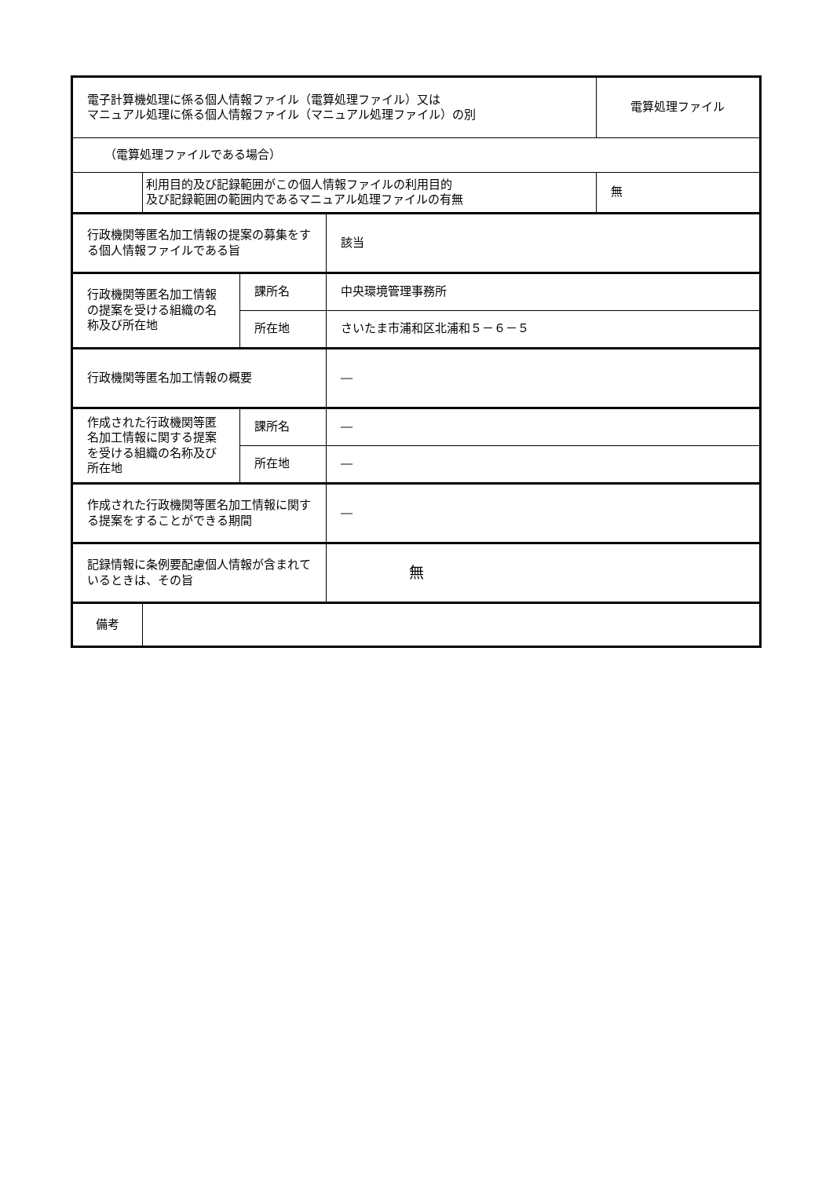| 電子計算機処理に係る個人情報ファイル（電算処理ファイル）又は マニュアル処理に係る個人情報ファイル（マニュアル処理ファイル）の別 | | | | 電算処理ファイル |
| （電算処理ファイルである場合） | | | | |
| | 利用目的及び記録範囲がこの個人情報ファイルの利用目的 及び記録範囲の範囲内であるマニュアル処理ファイルの有無 | | | 無 |
| 行政機関等匿名加工情報の提案の募集をする個人情報ファイルである旨 | | | 該当 | |
| 行政機関等匿名加工情報の提案を受ける組織の名称及び所在地 | | 課所名 | 中央環境管理事務所 | |
| | | 所在地 | さいたま市浦和区北浦和５－６－５ | |
| 行政機関等匿名加工情報の概要 | | | ― | |
| 作成された行政機関等匿名加工情報に関する提案を受ける組織の名称及び所在地 | | 課所名 | ― | |
| | | 所在地 | ― | |
| 作成された行政機関等匿名加工情報に関する提案をすることができる期間 | | | ― | |
| 記録情報に条例要配慮個人情報が含まれているときは、その旨 | | | 無 | |
| 備考 | | | | |